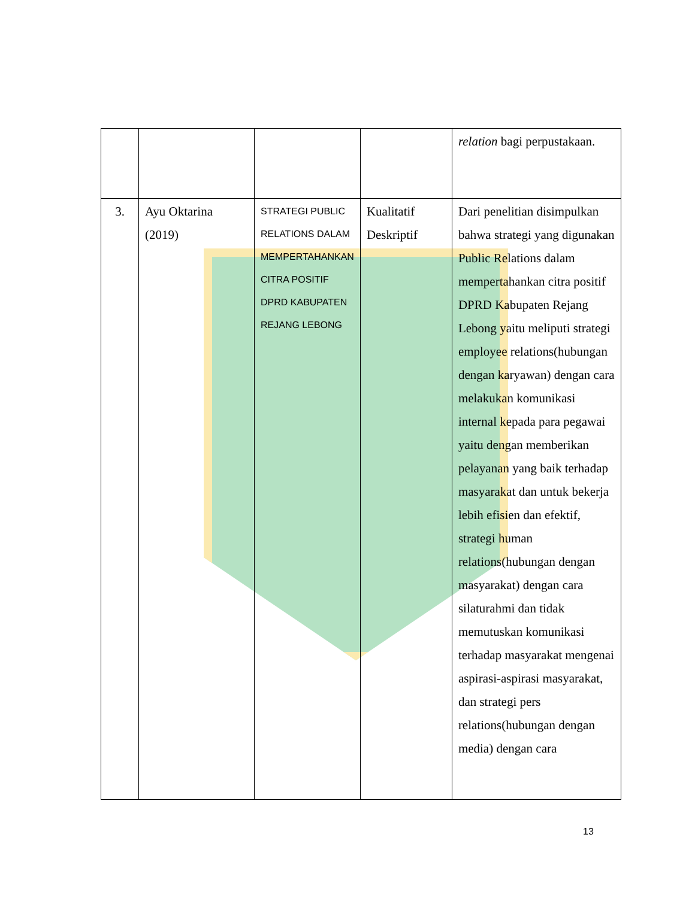| | | | | relation bagi perpustakaan. |
| 3. | Ayu Oktarina (2019) | STRATEGI PUBLIC RELATIONS DALAM MEMPERTAHANKAN CITRA POSITIF DPRD KABUPATEN REJANG LEBONG | Kualitatif Deskriptif | Dari penelitian disimpulkan bahwa strategi yang digunakan Public Relations dalam mempertahankan citra positif DPRD Kabupaten Rejang Lebong yaitu meliputi strategi employee relations(hubungan dengan karyawan) dengan cara melakukan komunikasi internal kepada para pegawai yaitu dengan memberikan pelayanan yang baik terhadap masyarakat dan untuk bekerja lebih efisien dan efektif, strategi human relations(hubungan dengan masyarakat) dengan cara silaturahmi dan tidak memutuskan komunikasi terhadap masyarakat mengenai aspirasi-aspirasi masyarakat, dan strategi pers relations(hubungan dengan media) dengan cara |
13